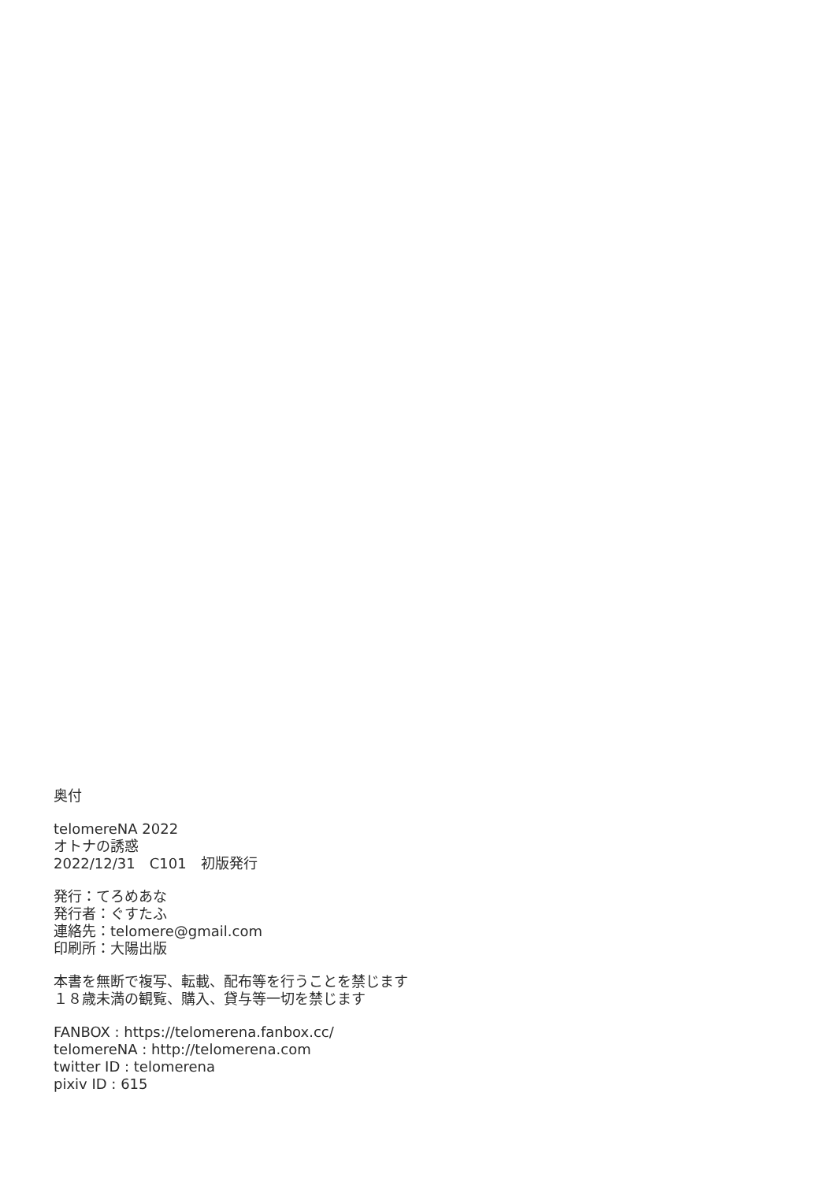奥付
telomereNA 2022
オトナの誘惑
2022/12/31　C101　初版発行
発行：てろめあな
発行者：ぐすたふ
連絡先：telomere@gmail.com
印刷所：大陽出版
本書を無断で複写、転載、配布等を行うことを禁じます
１８歳未満の観覧、購入、貸与等一切を禁じます
FANBOX : https://telomerena.fanbox.cc/
telomereNA : http://telomerena.com
twitter ID : telomerena
pixiv ID : 615